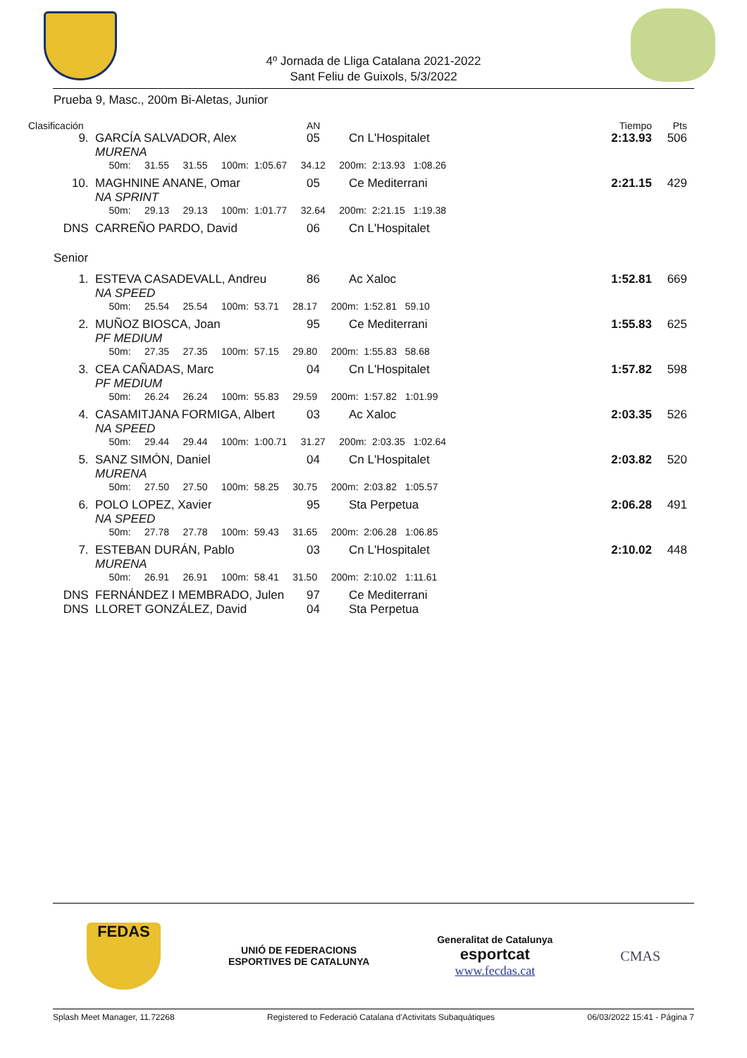4º Jornada de Lliga Catalana 2021-2022
Sant Feliu de Guixols, 5/3/2022
Prueba 9, Masc., 200m Bi-Aletas, Junior
| Clasificación | | AN | | Tiempo | Pts |
| --- | --- | --- | --- | --- | --- |
| 9. | GARCÍA SALVADOR, Alex MURENA | 05 | Cn L'Hospitalet | 2:13.93 | 506 |
| | 50m: 31.55 31.55 100m: 1:05.67 34.12 200m: 2:13.93 1:08.26 | | | | |
| 10. | MAGHNINE ANANE, Omar NA SPRINT | 05 | Ce Mediterrani | 2:21.15 | 429 |
| | 50m: 29.13 29.13 100m: 1:01.77 32.64 200m: 2:21.15 1:19.38 | | | | |
| DNS | CARREÑO PARDO, David | 06 | Cn L'Hospitalet | | |
| Senior | | | | | |
| 1. | ESTEVA CASADEVALL, Andreu NA SPEED | 86 | Ac Xaloc | 1:52.81 | 669 |
| | 50m: 25.54 25.54 100m: 53.71 28.17 200m: 1:52.81 59.10 | | | | |
| 2. | MUÑOZ BIOSCA, Joan PF MEDIUM | 95 | Ce Mediterrani | 1:55.83 | 625 |
| | 50m: 27.35 27.35 100m: 57.15 29.80 200m: 1:55.83 58.68 | | | | |
| 3. | CEA CAÑADAS, Marc PF MEDIUM | 04 | Cn L'Hospitalet | 1:57.82 | 598 |
| | 50m: 26.24 26.24 100m: 55.83 29.59 200m: 1:57.82 1:01.99 | | | | |
| 4. | CASAMITJANA FORMIGA, Albert NA SPEED | 03 | Ac Xaloc | 2:03.35 | 526 |
| | 50m: 29.44 29.44 100m: 1:00.71 31.27 200m: 2:03.35 1:02.64 | | | | |
| 5. | SANZ SIMÓN, Daniel MURENA | 04 | Cn L'Hospitalet | 2:03.82 | 520 |
| | 50m: 27.50 27.50 100m: 58.25 30.75 200m: 2:03.82 1:05.57 | | | | |
| 6. | POLO LOPEZ, Xavier NA SPEED | 95 | Sta Perpetua | 2:06.28 | 491 |
| | 50m: 27.78 27.78 100m: 59.43 31.65 200m: 2:06.28 1:06.85 | | | | |
| 7. | ESTEBAN DURÁN, Pablo MURENA | 03 | Cn L'Hospitalet | 2:10.02 | 448 |
| | 50m: 26.91 26.91 100m: 58.41 31.50 200m: 2:10.02 1:11.61 | | | | |
| DNS | FERNÁNDEZ I MEMBRADO, Julen | 97 | Ce Mediterrani | | |
| DNS | LLORET GONZÁLEZ, David | 04 | Sta Perpetua | | |
FEDAS
UNIÓ DE FEDERACIONS
ESPORTIVES DE CATALUNYA
Generalitat de Catalunya
esportcat
www.fecdas.cat
CMAS
Splash Meet Manager, 11.72268 Registered to Federació Catalana d'Activitats Subaquàtiques 06/03/2022 15:41 - Página 7